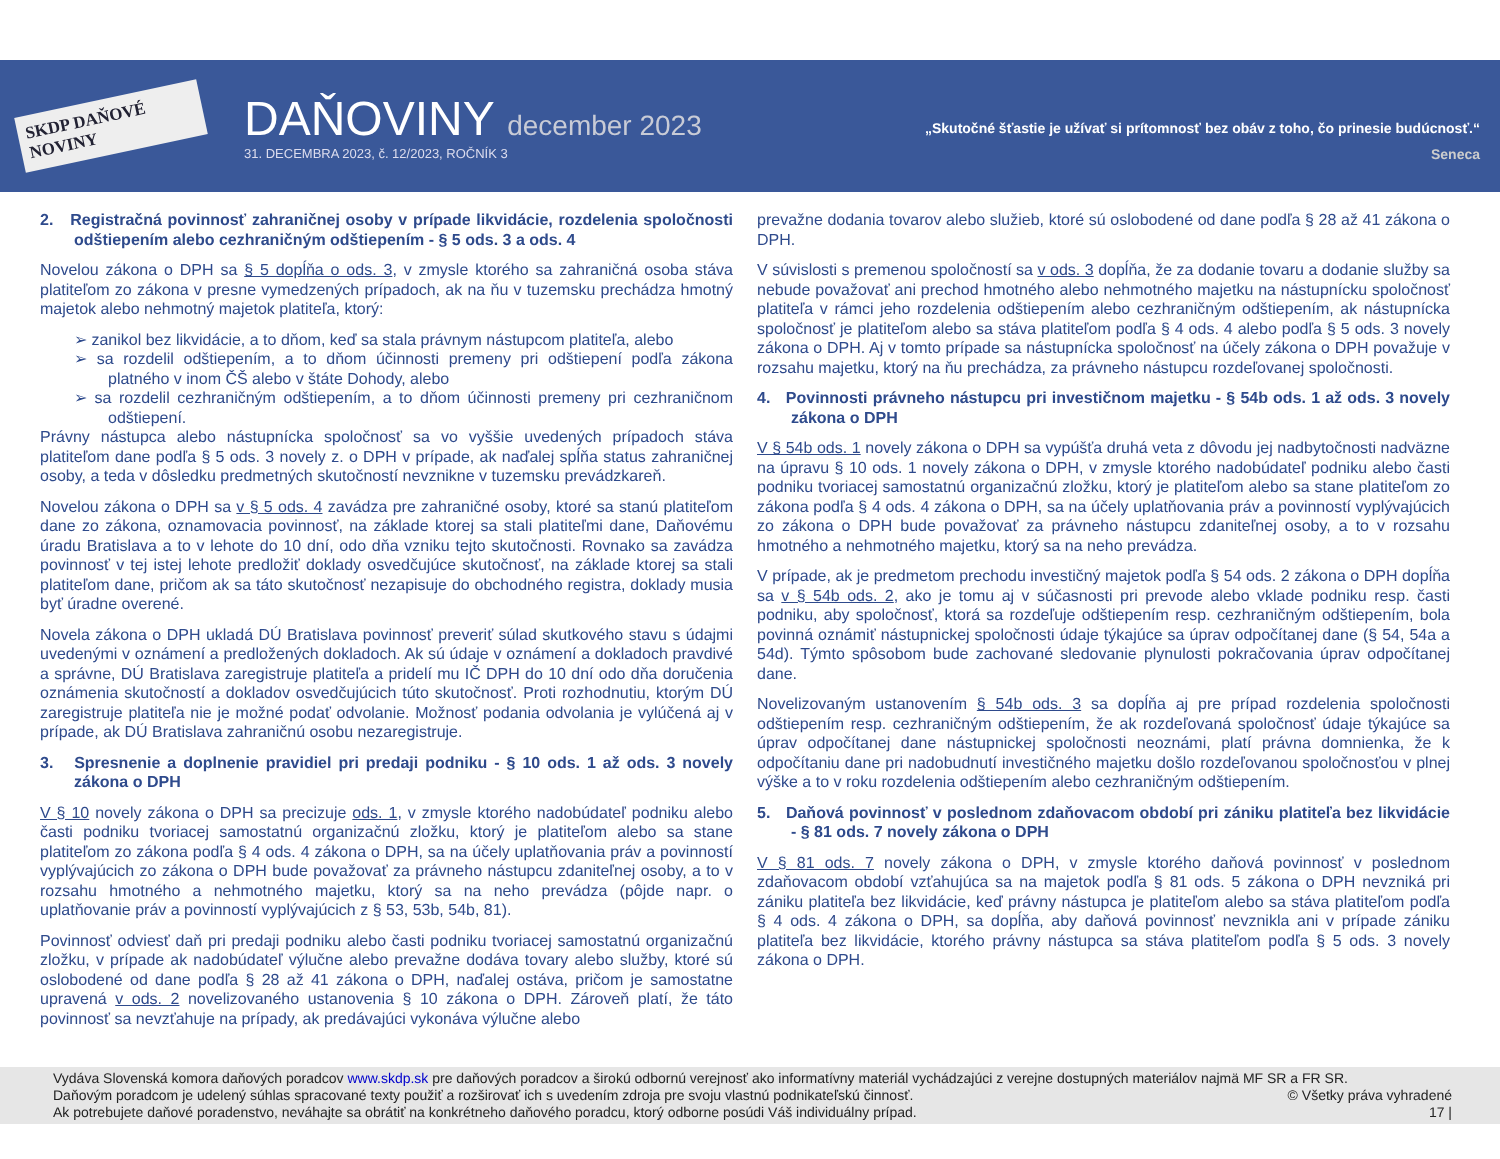SKDP DAŇOVÉ NOVINY
DAŇOVINY december 2023
31. DECEMBRA 2023, č. 12/2023, ROČNÍK 3
„Skutočné šťastie je užívať si prítomnosť bez obáv z toho, čo prinesie budúcnosť.“
Seneca
2. Registračná povinnosť zahraničnej osoby v prípade likvidácie, rozdelenia spoločnosti odštiepením alebo cezhraničným odštiepením - § 5 ods. 3 a ods. 4
Novelou zákona o DPH sa § 5 dopĺňa o ods. 3, v zmysle ktorého sa zahraničná osoba stáva platiteľom zo zákona v presne vymedzených prípadoch, ak na ňu v tuzemsku prechádza hmotný majetok alebo nehmotný majetok platiteľa, ktorý:
➢ zanikol bez likvidácie, a to dňom, keď sa stala právnym nástupcom platiteľa, alebo
➢ sa rozdelil odštiepením, a to dňom účinnosti premeny pri odštiepení podľa zákona platného v inom ČŠ alebo v štáte Dohody, alebo
➢ sa rozdelil cezhraničným odštiepením, a to dňom účinnosti premeny pri cezhraničnom odštiepení.
Právny nástupca alebo nástupnícka spoločnosť sa vo vyššie uvedených prípadoch stáva platiteľom dane podľa § 5 ods. 3 novely z. o DPH v prípade, ak naďalej spĺňa status zahraničnej osoby, a teda v dôsledku predmetných skutočností nevznikne v tuzemsku prevádzkareň.
Novelou zákona o DPH sa v § 5 ods. 4 zavádza pre zahraničné osoby, ktoré sa stanú platiteľom dane zo zákona, oznamovacia povinnosť, na základe ktorej sa stali platiteľmi dane, Daňovému úradu Bratislava a to v lehote do 10 dní, odo dňa vzniku tejto skutočnosti. Rovnako sa zavádza povinnosť v tej istej lehote predložiť doklady osvedčujúce skutočnosť, na základe ktorej sa stali platiteľom dane, pričom ak sa táto skutočnosť nezapisuje do obchodného registra, doklady musia byť úradne overené.
Novela zákona o DPH ukladá DÚ Bratislava povinnosť preveriť súlad skutkového stavu s údajmi uvedenými v oznámení a predložených dokladoch. Ak sú údaje v oznámení a dokladoch pravdivé a správne, DÚ Bratislava zaregistruje platiteľa a pridelí mu IČ DPH do 10 dní odo dňa doručenia oznámenia skutočností a dokladov osvedčujúcich túto skutočnosť. Proti rozhodnutiu, ktorým DÚ zaregistruje platiteľa nie je možné podať odvolanie. Možnosť podania odvolania je vylúčená aj v prípade, ak DÚ Bratislava zahraničnú osobu nezaregistruje.
3. Spresnenie a doplnenie pravidiel pri predaji podniku - § 10 ods. 1 až ods. 3 novely zákona o DPH
V § 10 novely zákona o DPH sa precizuje ods. 1, v zmysle ktorého nadobúdateľ podniku alebo časti podniku tvoriacej samostatnú organizačnú zložku, ktorý je platiteľom alebo sa stane platiteľom zo zákona podľa § 4 ods. 4 zákona o DPH, sa na účely uplatňovania práv a povinností vyplývajúcich zo zákona o DPH bude považovať za právneho nástupcu zdaniteľnej osoby, a to v rozsahu hmotného a nehmotného majetku, ktorý sa na neho prevádza (pôjde napr. o uplatňovanie práv a povinností vyplývajúcich z § 53, 53b, 54b, 81).
Povinnosť odviesť daň pri predaji podniku alebo časti podniku tvoriacej samostatnú organizačnú zložku, v prípade ak nadobúdateľ výlučne alebo prevažne dodáva tovary alebo služby, ktoré sú oslobodené od dane podľa § 28 až 41 zákona o DPH, naďalej ostáva, pričom je samostatne upravená v ods. 2 novelizovaného ustanovenia § 10 zákona o DPH. Zároveň platí, že táto povinnosť sa nevzťahuje na prípady, ak predávajúci vykonáva výlučne alebo
prevažne dodania tovarov alebo služieb, ktoré sú oslobodené od dane podľa § 28 až 41 zákona o DPH.
V súvislosti s premenou spoločností sa v ods. 3 dopĺňa, že za dodanie tovaru a dodanie služby sa nebude považovať ani prechod hmotného alebo nehmotného majetku na nástupnícku spoločnosť platiteľa v rámci jeho rozdelenia odštiepením alebo cezhraničným odštiepením, ak nástupnícka spoločnosť je platiteľom alebo sa stáva platiteľom podľa § 4 ods. 4 alebo podľa § 5 ods. 3 novely zákona o DPH. Aj v tomto prípade sa nástupnícka spoločnosť na účely zákona o DPH považuje v rozsahu majetku, ktorý na ňu prechádza, za právneho nástupcu rozdeľovanej spoločnosti.
4. Povinnosti právneho nástupcu pri investičnom majetku - § 54b ods. 1 až ods. 3 novely zákona o DPH
V § 54b ods. 1 novely zákona o DPH sa vypúšťa druhá veta z dôvodu jej nadbytočnosti nadväzne na úpravu § 10 ods. 1 novely zákona o DPH, v zmysle ktorého nadobúdateľ podniku alebo časti podniku tvoriacej samostatnú organizačnú zložku, ktorý je platiteľom alebo sa stane platiteľom zo zákona podľa § 4 ods. 4 zákona o DPH, sa na účely uplatňovania práv a povinností vyplývajúcich zo zákona o DPH bude považovať za právneho nástupcu zdaniteľnej osoby, a to v rozsahu hmotného a nehmotného majetku, ktorý sa na neho prevádza.
V prípade, ak je predmetom prechodu investičný majetok podľa § 54 ods. 2 zákona o DPH dopĺňa sa v § 54b ods. 2, ako je tomu aj v súčasnosti pri prevode alebo vklade podniku resp. časti podniku, aby spoločnosť, ktorá sa rozdeľuje odštiepením resp. cezhraničným odštiepením, bola povinná oznámiť nástupnickej spoločnosti údaje týkajúce sa úprav odpočítanej dane (§ 54, 54a a 54d). Týmto spôsobom bude zachované sledovanie plynulosti pokračovania úprav odpočítanej dane.
Novelizovaným ustanovením § 54b ods. 3 sa dopĺňa aj pre prípad rozdelenia spoločnosti odštiepením resp. cezhraničným odštiepením, že ak rozdeľovaná spoločnosť údaje týkajúce sa úprav odpočítanej dane nástupnickej spoločnosti neoznámi, platí právna domnienka, že k odpočítaniu dane pri nadobudnutí investičného majetku došlo rozdeľovanou spoločnosťou v plnej výške a to v roku rozdelenia odštiepením alebo cezhraničným odštiepením.
5. Daňová povinnosť v poslednom zdaňovacom období pri zániku platiteľa bez likvidácie - § 81 ods. 7 novely zákona o DPH
V § 81 ods. 7 novely zákona o DPH, v zmysle ktorého daňová povinnosť v poslednom zdaňovacom období vzťahujúca sa na majetok podľa § 81 ods. 5 zákona o DPH nevzniká pri zániku platiteľa bez likvidácie, keď právny nástupca je platiteľom alebo sa stáva platiteľom podľa § 4 ods. 4 zákona o DPH, sa dopĺňa, aby daňová povinnosť nevznikla ani v prípade zániku platiteľa bez likvidácie, ktorého právny nástupca sa stáva platiteľom podľa § 5 ods. 3 novely zákona o DPH.
Vydáva Slovenská komora daňových poradcov www.skdp.sk pre daňových poradcov a širokú odbornú verejnosť ako informatívny materiál vychádzajúci z verejne dostupných materiálov najmä MF SR a FR SR.
Daňovým poradcom je udelený súhlas spracované texty použiť a rozširovať ich s uvedením zdroja pre svoju vlastnú podnikateľskú činnosť. © Všetky práva vyhradené
Ak potrebujete daňové poradenstvo, neváhajte sa obrátiť na konkrétneho daňového poradcu, ktorý odborne posúdi Váš individuálny prípad. 17 |